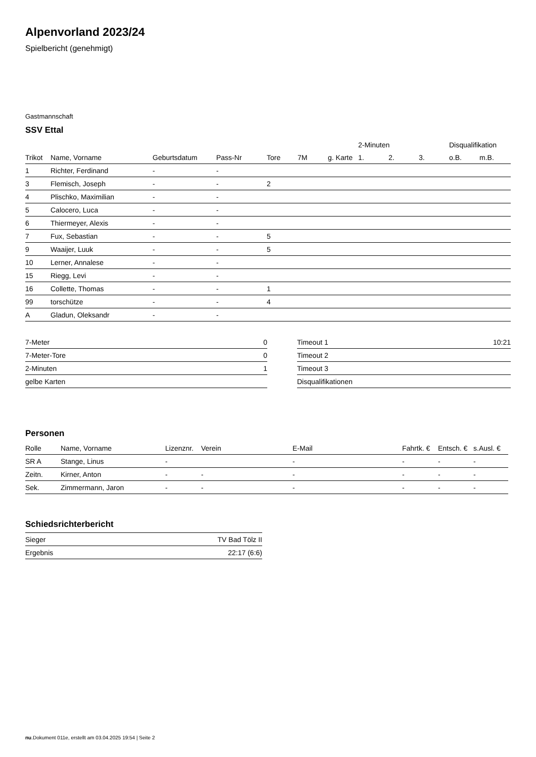Alpenvorland 2023/24
Spielbericht (genehmigt)
Gastmannschaft
SSV Ettal
| | | | | | | | 2-Minuten | | | Disqualifikation | |
| --- | --- | --- | --- | --- | --- | --- | --- | --- | --- | --- | --- |
| Trikot | Name, Vorname | Geburtsdatum | Pass-Nr | Tore | 7M | g. Karte | 1. | 2. | 3. | o.B. | m.B. |
| 1 | Richter, Ferdinand | - | - | | | | | | | | |
| 3 | Flemisch, Joseph | - | - | 2 | | | | | | | |
| 4 | Plischko, Maximilian | - | - | | | | | | | | |
| 5 | Calocero, Luca | - | - | | | | | | | | |
| 6 | Thiermeyer, Alexis | - | - | | | | | | | | |
| 7 | Fux, Sebastian | - | - | 5 | | | | | | | |
| 9 | Waaijer, Luuk | - | - | 5 | | | | | | | |
| 10 | Lerner, Annalese | - | - | | | | | | | | |
| 15 | Riegg, Levi | - | - | | | | | | | | |
| 16 | Collette, Thomas | - | - | 1 | | | | | | | |
| 99 | torschütze | - | - | 4 | | | | | | | |
| A | Gladun, Oleksandr | - | - | | | | | | | | |
| 7-Meter | 0 |
| 7-Meter-Tore | 0 |
| 2-Minuten | 1 |
| gelbe Karten | |
| Timeout 1 | 10:21 |
| Timeout 2 | |
| Timeout 3 | |
| Disqualifikationen | |
Personen
| Rolle | Name, Vorname | Lizenznr. | Verein | E-Mail | Fahrtk. € | Entsch. € | s.Ausl. € |
| --- | --- | --- | --- | --- | --- | --- | --- |
| SR A | Stange, Linus | - | | - | - | - | - |
| Zeitn. | Kirner, Anton | - | - | - | - | - | - |
| Sek. | Zimmermann, Jaron | - | - | - | - | - | - |
Schiedsrichterbericht
| Sieger | TV Bad Tölz II |
| Ergebnis | 22:17 (6:6) |
nu.Dokument 011e, erstellt am 03.04.2025 19:54 | Seite 2